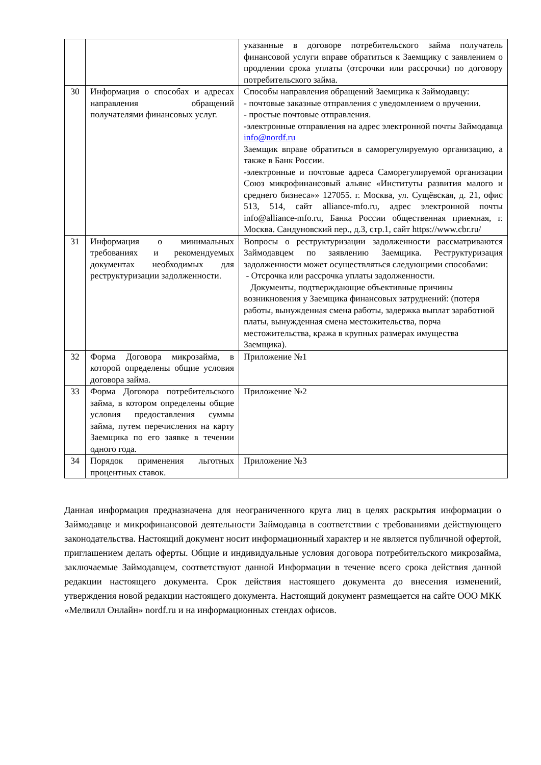| | | указанные в договоре потребительского займа получатель финансовой услуги вправе обратиться к Заемщику с заявлением о продлении срока уплаты (отсрочки или рассрочки) по договору потребительского займа. |
| 30 | Информация о способах и адресах направления обращений получателями финансовых услуг. | Способы направления обращений Заемщика к Займодавцу: - почтовые заказные отправления с уведомлением о вручении. - простые почтовые отправления. -электронные отправления на адрес электронной почты Займодавца info@nordf.ru Заемщик вправе обратиться в саморегулируемую организацию, а также в Банк России. -электронные и почтовые адреса Саморегулируемой организации Союз микрофинансовый альянс «Институты развития малого и среднего бизнеса»» 127055. г. Москва, ул. Сущёвская, д. 21, офис 513, 514, сайт alliance-mfo.ru, адрес электронной почты info@alliance-mfo.ru, Банка России общественная приемная, г. Москва. Сандуновский пер., д.3, стр.1, сайт https://www.cbr.ru/ |
| 31 | Информация о минимальных требованиях и рекомендуемых документах необходимых для реструктуризации задолженности. | Вопросы о реструктуризации задолженности рассматриваются Займодавцем по заявлению Заемщика. Реструктуризация задолженности может осуществляться следующими способами: - Отсрочка или рассрочка уплаты задолженности. Документы, подтверждающие объективные причины возникновения у Заемщика финансовых затруднений: (потеря работы, вынужденная смена работы, задержка выплат заработной платы, вынужденная смена местожительства, порча местожительства, кража в крупных размерах имущества Заемщика). |
| 32 | Форма Договора микрозайма, в которой определены общие условия договора займа. | Приложение №1 |
| 33 | Форма Договора потребительского займа, в котором определены общие условия предоставления суммы займа, путем перечисления на карту Заемщика по его заявке в течении одного года. | Приложение №2 |
| 34 | Порядок применения льготных процентных ставок. | Приложение №3 |
Данная информация предназначена для неограниченного круга лиц в целях раскрытия информации о Займодавце и микрофинансовой деятельности Займодавца в соответствии с требованиями действующего законодательства. Настоящий документ носит информационный характер и не является публичной офертой, приглашением делать оферты. Общие и индивидуальные условия договора потребительского микрозайма, заключаемые Займодавцем, соответствуют данной Информации в течение всего срока действия данной редакции настоящего документа. Срок действия настоящего документа до внесения изменений, утверждения новой редакции настоящего документа. Настоящий документ размещается на сайте ООО МКК «Мелвилл Онлайн» nordf.ru и на информационных стендах офисов.